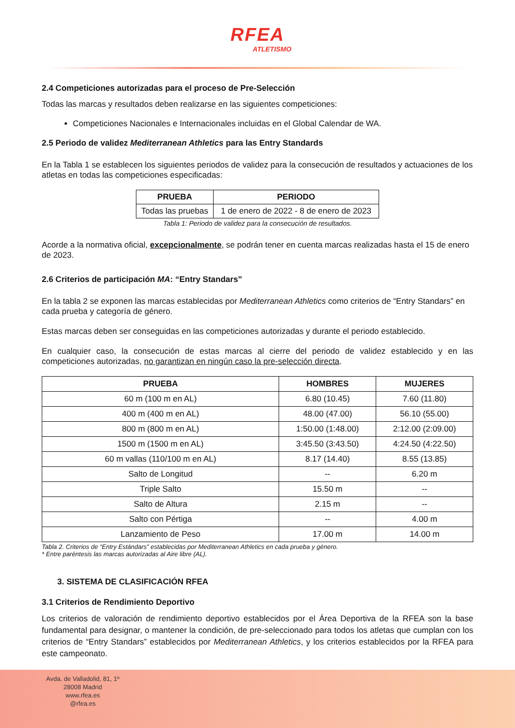RFEA
ATLETISMO
2.4 Competiciones autorizadas para el proceso de Pre-Selección
Todas las marcas y resultados deben realizarse en las siguientes competiciones:
Competiciones Nacionales e Internacionales incluidas en el Global Calendar de WA.
2.5 Periodo de validez Mediterranean Athletics para las Entry Standards
En la Tabla 1 se establecen los siguientes periodos de validez para la consecución de resultados y actuaciones de los atletas en todas las competiciones especificadas:
| PRUEBA | PERIODO |
| --- | --- |
| Todas las pruebas | 1 de enero de 2022 - 8 de enero de 2023 |
Tabla 1: Periodo de validez para la consecución de resultados.
Acorde a la normativa oficial, excepcionalmente, se podrán tener en cuenta marcas realizadas hasta el 15 de enero de 2023.
2.6 Criterios de participación MA: “Entry Standars”
En la tabla 2 se exponen las marcas establecidas por Mediterranean Athletics como criterios de “Entry Standars” en cada prueba y categoría de género.
Estas marcas deben ser conseguidas en las competiciones autorizadas y durante el periodo establecido.
En cualquier caso, la consecución de estas marcas al cierre del periodo de validez establecido y en las competiciones autorizadas, no garantizan en ningún caso la pre-selección directa.
| PRUEBA | HOMBRES | MUJERES |
| --- | --- | --- |
| 60 m (100 m en AL) | 6.80 (10.45) | 7.60 (11.80) |
| 400 m (400 m en AL) | 48.00 (47.00) | 56.10 (55.00) |
| 800 m (800 m en AL) | 1:50.00 (1:48.00) | 2:12.00 (2:09.00) |
| 1500 m (1500 m en AL) | 3:45.50 (3:43.50) | 4:24.50 (4:22.50) |
| 60 m vallas (110/100 m en AL) | 8.17 (14.40) | 8.55 (13.85) |
| Salto de Longitud | -- | 6.20 m |
| Triple Salto | 15.50 m | -- |
| Salto de Altura | 2.15 m | -- |
| Salto con Pértiga | -- | 4.00 m |
| Lanzamiento de Peso | 17.00 m | 14.00 m |
Tabla 2. Criterios de “Entry Estándars” establecidas por Mediterranean Athletics en cada prueba y género.
* Entre paréntesis las marcas autorizadas al Aire libre (AL).
3. SISTEMA DE CLASIFICACIÓN RFEA
3.1 Criterios de Rendimiento Deportivo
Los criterios de valoración de rendimiento deportivo establecidos por el Área Deportiva de la RFEA son la base fundamental para designar, o mantener la condición, de pre-seleccionado para todos los atletas que cumplan con los criterios de “Entry Standars” establecidos por Mediterranean Athletics, y los criterios establecidos por la RFEA para este campeonato.
Avda. de Valladolid, 81, 1º
28008 Madrid
www.rfea.es
@rfea.es